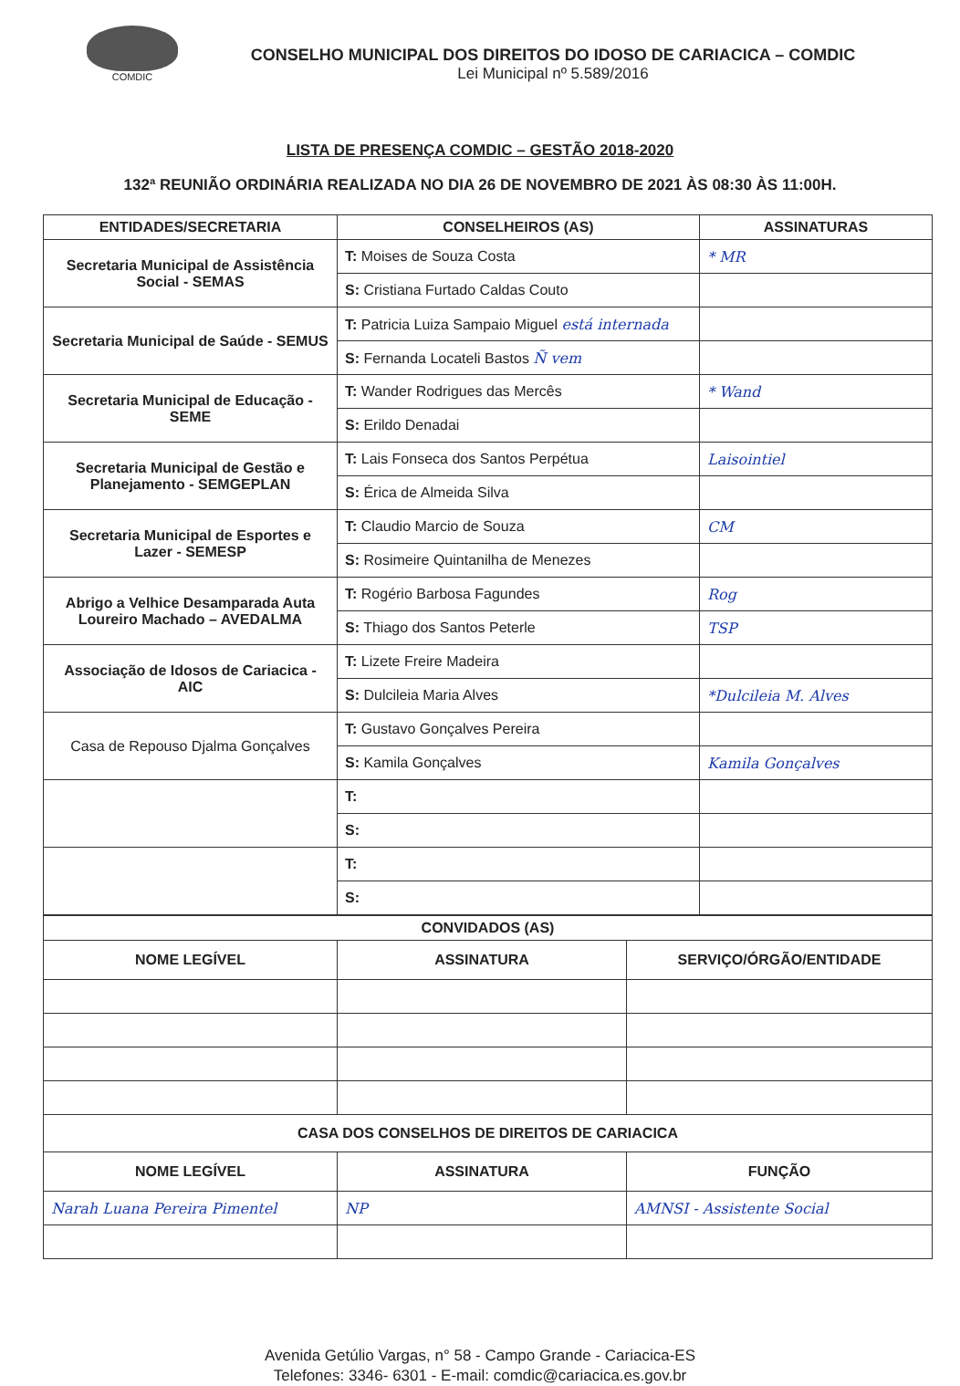COMDIC
CONSELHO MUNICIPAL DOS DIREITOS DO IDOSO DE CARIACICA – COMDIC
Lei Municipal nº 5.589/2016
LISTA DE PRESENÇA COMDIC – GESTÃO 2018-2020
132ª REUNIÃO ORDINÁRIA REALIZADA NO DIA 26 DE NOVEMBRO DE 2021 ÀS 08:30 ÀS 11:00H.
| ENTIDADES/SECRETARIA | CONSELHEIROS (AS) | ASSINATURAS |
| --- | --- | --- |
| Secretaria Municipal de Assistência Social - SEMAS | T: Moises de Souza Costa | * MR |
| | S: Cristiana Furtado Caldas Couto | |
| Secretaria Municipal de Saúde - SEMUS | T: Patricia Luiza Sampaio Miguel está internada | |
| | S: Fernanda Locateli Bastos Ñ vem | |
| Secretaria Municipal de Educação - SEME | T: Wander Rodrigues das Mercês | * Wand |
| | S: Erildo Denadai | |
| Secretaria Municipal de Gestão e Planejamento - SEMGEPLAN | T: Lais Fonseca dos Santos Perpétua | Laisointiel |
| | S: Érica de Almeida Silva | |
| Secretaria Municipal de Esportes e Lazer - SEMESP | T: Claudio Marcio de Souza | CM |
| | S: Rosimeire Quintanilha de Menezes | |
| Abrigo a Velhice Desamparada Auta Loureiro Machado – AVEDALMA | T: Rogério Barbosa Fagundes | Rog |
| | S: Thiago dos Santos Peterle | TSP |
| Associação de Idosos de Cariacica - AIC | T: Lizete Freire Madeira | |
| | S: Dulcileia Maria Alves | *Dulcileia M. Alves |
| Casa de Repouso Djalma Gonçalves | T: Gustavo Gonçalves Pereira | |
| | S: Kamila Gonçalves | Kamila Gonçalves |
| | T: | |
| | S: | |
| | T: | |
| | S: | |
| CONVIDADOS (AS) | | |
| --- | --- | --- |
| NOME LEGÍVEL | ASSINATURA | SERVIÇO/ÓRGÃO/ENTIDADE |
| CASA DOS CONSELHOS DE DIREITOS DE CARIACICA | | |
| NOME LEGÍVEL | ASSINATURA | FUNÇÃO |
| Narah Luana Pereira Pimentel | NP | AMNSI - Assistente Social |
Avenida Getúlio Vargas, n° 58 - Campo Grande - Cariacica-ES
Telefones: 3346- 6301 - E-mail: comdic@cariacica.es.gov.br